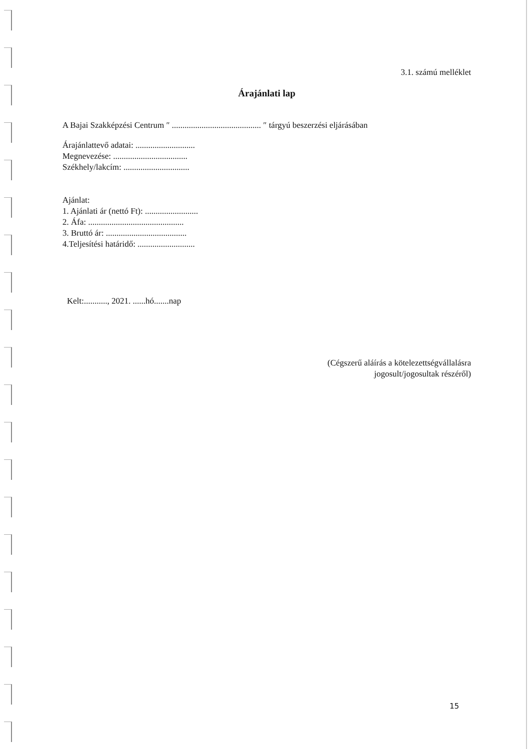3.1. számú melléklet
Árajánlati lap
A Bajai Szakképzési Centrum ″ .......................................... ″ tárgyú beszerzési eljárásában
Árajánlattevő adatai: ............................
Megnevezése: ...................................
Székhely/lakcím: ...............................
Ajánlat:
1. Ajánlati ár (nettó Ft): .........................
2. Áfa: .............................................
3. Bruttó ár: ......................................
4.Teljesítési határidő: ...........................
Kelt:..........., 2021. ......hó.......nap
(Cégszerű aláírás a kötelezettségvállalásra
jogosult/jogosultak részéről)
15